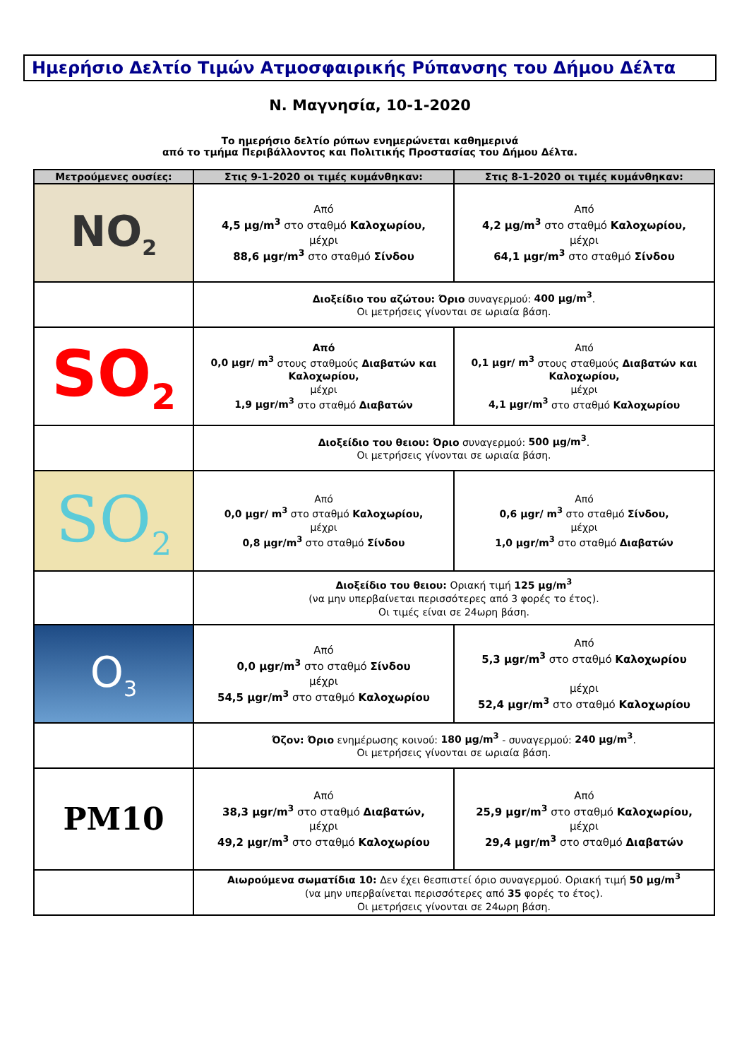Ημερήσιο Δελτίο Τιμών Ατμοσφαιρικής Ρύπανσης του Δήμου Δέλτα
Ν. Μαγνησία, 10-1-2020
Το ημερήσιο δελτίο ρύπων ενημερώνεται καθημερινά
από το τμήμα Περιβάλλοντος και Πολιτικής Προστασίας του Δήμου Δέλτα.
| Μετρούμενες ουσίες: | Στις 9-1-2020 οι τιμές κυμάνθηκαν: | Στις 8-1-2020 οι τιμές κυμάνθηκαν: |
| --- | --- | --- |
| NO<sub>2</sub> | Από 4,5 μg/m<sup>3</sup> στο σταθμό Καλοχωρίου, μέχρι 88,6 μgr/m<sup>3</sup> στο σταθμό Σίνδου | Από 4,2 μg/m<sup>3</sup> στο σταθμό Καλοχωρίου, μέχρι 64,1 μgr/m<sup>3</sup> στο σταθμό Σίνδου |
| | Διοξείδιο του αζώτου: Όριο συναγερμού: 400 μg/m<sup>3</sup> . Οι μετρήσεις γίνονται σε ωριαία βάση. | |
| SO<sub>2</sub> | Από 0,0 μgr/ m<sup>3</sup> στους σταθμούς Διαβατών και Καλοχωρίου, μέχρι 1,9 μgr/m<sup>3</sup> στο σταθμό Διαβατών | Από 0,1 μgr/ m<sup>3</sup> στους σταθμούς Διαβατών και Καλοχωρίου, μέχρι 4,1 μgr/m<sup>3</sup> στο σταθμό Καλοχωρίου |
| | Διοξείδιο του θειου: Όριο συναγερμού: 500 μg/m<sup>3</sup> . Οι μετρήσεις γίνονται σε ωριαία βάση. | |
| SO<sub>2</sub> | Από 0,0 μgr/ m<sup>3</sup> στο σταθμό Καλοχωρίου, μέχρι 0,8 μgr/m<sup>3</sup> στο σταθμό Σίνδου | Από 0,6 μgr/ m<sup>3</sup> στο σταθμό Σίνδου, μέχρι 1,0 μgr/m<sup>3</sup> στο σταθμό Διαβατών |
| | Διοξείδιο του θειου: Οριακή τιμή 125 μg/m<sup>3</sup> (να μην υπερβαίνεται περισσότερες από 3 φορές το έτος). Οι τιμές είναι σε 24ωρη βάση. | |
| O<sub>3</sub> | Από 0,0 μgr/m<sup>3</sup> στο σταθμό Σίνδου μέχρι 54,5 μgr/m<sup>3</sup> στο σταθμό Καλοχωρίου | Από 5,3 μgr/m<sup>3</sup> στο σταθμό Καλοχωρίου μέχρι 52,4 μgr/m<sup>3</sup> στο σταθμό Καλοχωρίου |
| | Όζον: Όριο ενημέρωσης κοινού: 180 μg/m<sup>3</sup> - συναγερμού: 240 μg/m<sup>3</sup> . Οι μετρήσεις γίνονται σε ωριαία βάση. | |
| PM10 | Από 38,3 μgr/m<sup>3</sup> στο σταθμό Διαβατών, μέχρι 49,2 μgr/m<sup>3</sup> στο σταθμό Καλοχωρίου | Από 25,9 μgr/m<sup>3</sup> στο σταθμό Καλοχωρίου, μέχρι 29,4 μgr/m<sup>3</sup> στο σταθμό Διαβατών |
| | Αιωρούμενα σωματίδια 10: Δεν έχει θεσπιστεί όριο συναγερμού. Οριακή τιμή 50 μg/m<sup>3</sup> (να μην υπερβαίνεται περισσότερες από 35 φορές το έτος). Οι μετρήσεις γίνονται σε 24ωρη βάση. | |